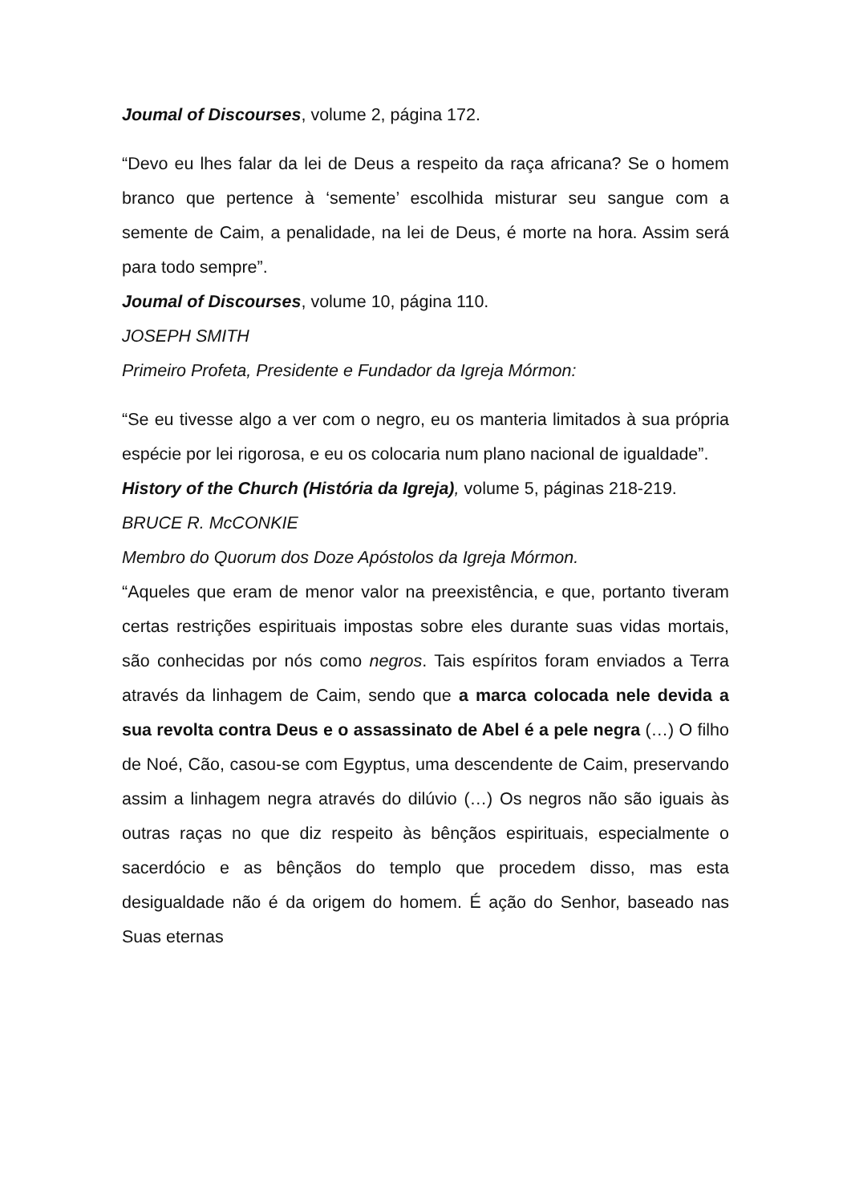Joumal of Discourses, volume 2, página 172.
“Devo eu lhes falar da lei de Deus a respeito da raça africana? Se o homem branco que pertence à ‘semente’ escolhida misturar seu sangue com a semente de Caim, a penalidade, na lei de Deus, é morte na hora. Assim será para todo sempre”.
Joumal of Discourses, volume 10, página 110.
JOSEPH SMITH
Primeiro Profeta, Presidente e Fundador da Igreja Mórmon:
“Se eu tivesse algo a ver com o negro, eu os manteria limitados à sua própria espécie por lei rigorosa, e eu os colocaria num plano nacional de igualdade”.
History of the Church (História da Igreja), volume 5, páginas 218-219.
BRUCE R. McCONKIE
Membro do Quorum dos Doze Apóstolos da Igreja Mórmon.
“Aqueles que eram de menor valor na preexistência, e que, portanto tiveram certas restrições espirituais impostas sobre eles durante suas vidas mortais, são conhecidas por nós como negros. Tais espíritos foram enviados a Terra através da linhagem de Caim, sendo que a marca colocada nele devida a sua revolta contra Deus e o assassinato de Abel é a pele negra (…) O filho de Noé, Cão, casou-se com Egyptus, uma descendente de Caim, preservando assim a linhagem negra através do dilúvio (…) Os negros não são iguais às outras raças no que diz respeito às bênçãos espirituais, especialmente o sacerdócio e as bênçãos do templo que procedem disso, mas esta desigualdade não é da origem do homem. É ação do Senhor, baseado nas Suas eternas